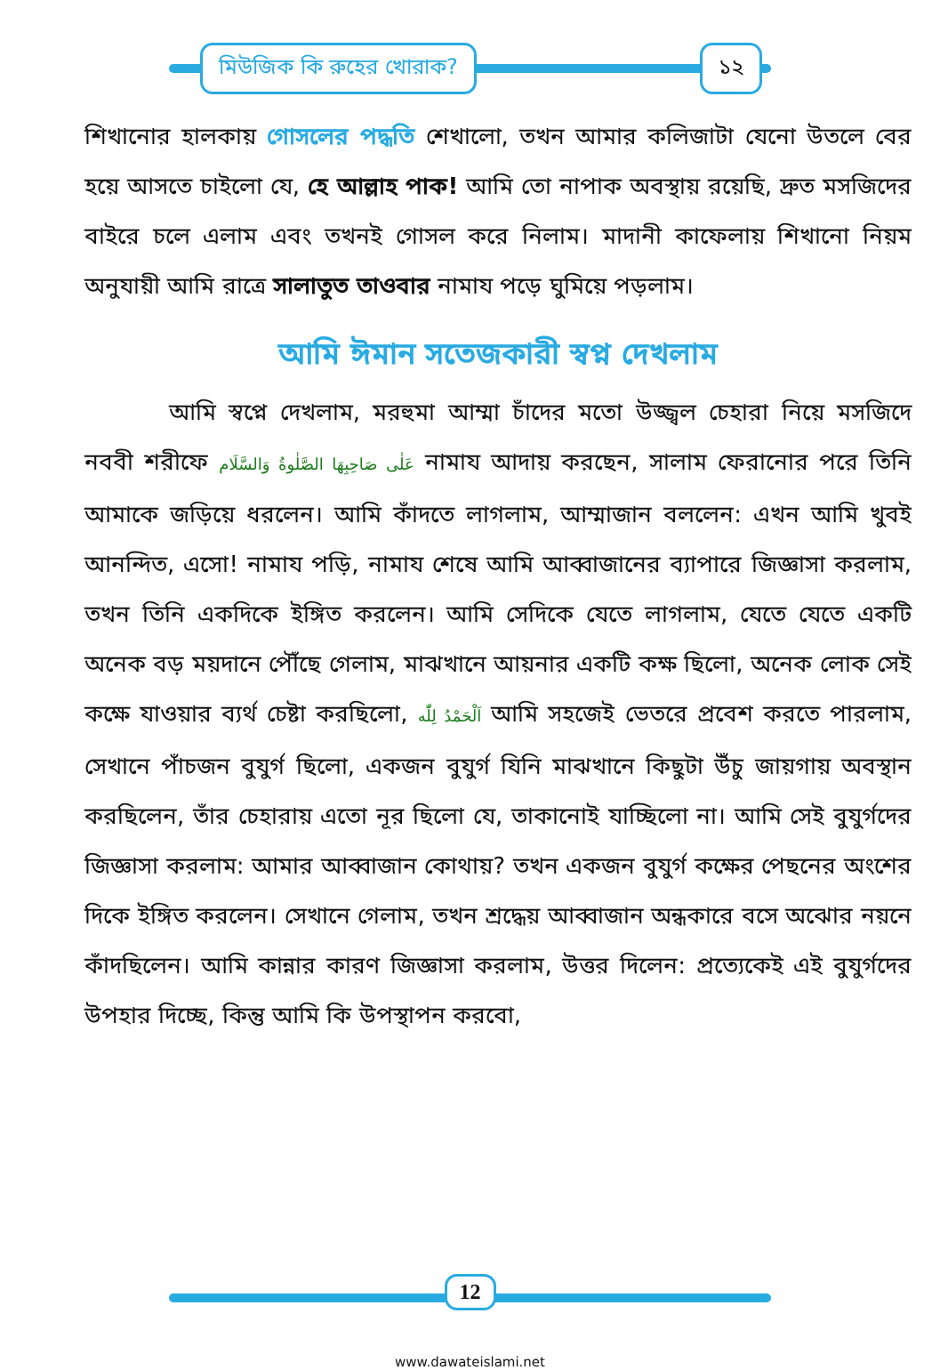মিউজিক কি রুহের খোরাক? ১২
শিখানোর হালকায় গোসলের পদ্ধতি শেখালো, তখন আমার কলিজাটা যেনো উতলে বের হয়ে আসতে চাইলো যে, হে আল্লাহ পাক! আমি তো নাপাক অবস্থায় রয়েছি, দ্রুত মসজিদের বাইরে চলে এলাম এবং তখনই গোসল করে নিলাম। মাদানী কাফেলায় শিখানো নিয়ম অনুযায়ী আমি রাত্রে সালাতুত তাওবার নামায পড়ে ঘুমিয়ে পড়লাম।
আমি ঈমান সতেজকারী স্বপ্ন দেখলাম
আমি স্বপ্নে দেখলাম, মরহুমা আম্মা চাঁদের মতো উজ্জ্বল চেহারা নিয়ে মসজিদে নববী শরীফে عَلٰی صَاحِبِهَا الصَّلٰوةُ وَالسَّلَام নামায আদায় করছেন, সালাম ফেরানোর পরে তিনি আমাকে জড়িয়ে ধরলেন। আমি কাঁদতে লাগলাম, আম্মাজান বললেন: এখন আমি খুবই আনন্দিত, এসো! নামায পড়ি, নামায শেষে আমি আব্বাজানের ব্যাপারে জিজ্ঞাসা করলাম, তখন তিনি একদিকে ইঙ্গিত করলেন। আমি সেদিকে যেতে লাগলাম, যেতে যেতে একটি অনেক বড় ময়দানে পৌঁছে গেলাম, মাঝখানে আয়নার একটি কক্ষ ছিলো, অনেক লোক সেই কক্ষে যাওয়ার ব্যর্থ চেষ্টা করছিলো, اَلْحَمْدُ لِلّٰه আমি সহজেই ভেতরে প্রবেশ করতে পারলাম, সেখানে পাঁচজন বুযুর্গ ছিলো, একজন বুযুর্গ যিনি মাঝখানে কিছুটা উঁচু জায়গায় অবস্থান করছিলেন, তাঁর চেহারায় এতো নূর ছিলো যে, তাকানোই যাচ্ছিলো না। আমি সেই বুযুর্গদের জিজ্ঞাসা করলাম: আমার আব্বাজান কোথায়? তখন একজন বুযুর্গ কক্ষের পেছনের অংশের দিকে ইঙ্গিত করলেন। সেখানে গেলাম, তখন শ্রদ্ধেয় আব্বাজান অন্ধকারে বসে অঝোর নয়নে কাঁদছিলেন। আমি কান্নার কারণ জিজ্ঞাসা করলাম, উত্তর দিলেন: প্রত্যেকেই এই বুযুর্গদের উপহার দিচ্ছে, কিন্তু আমি কি উপস্থাপন করবো,
12
www.dawateislami.net